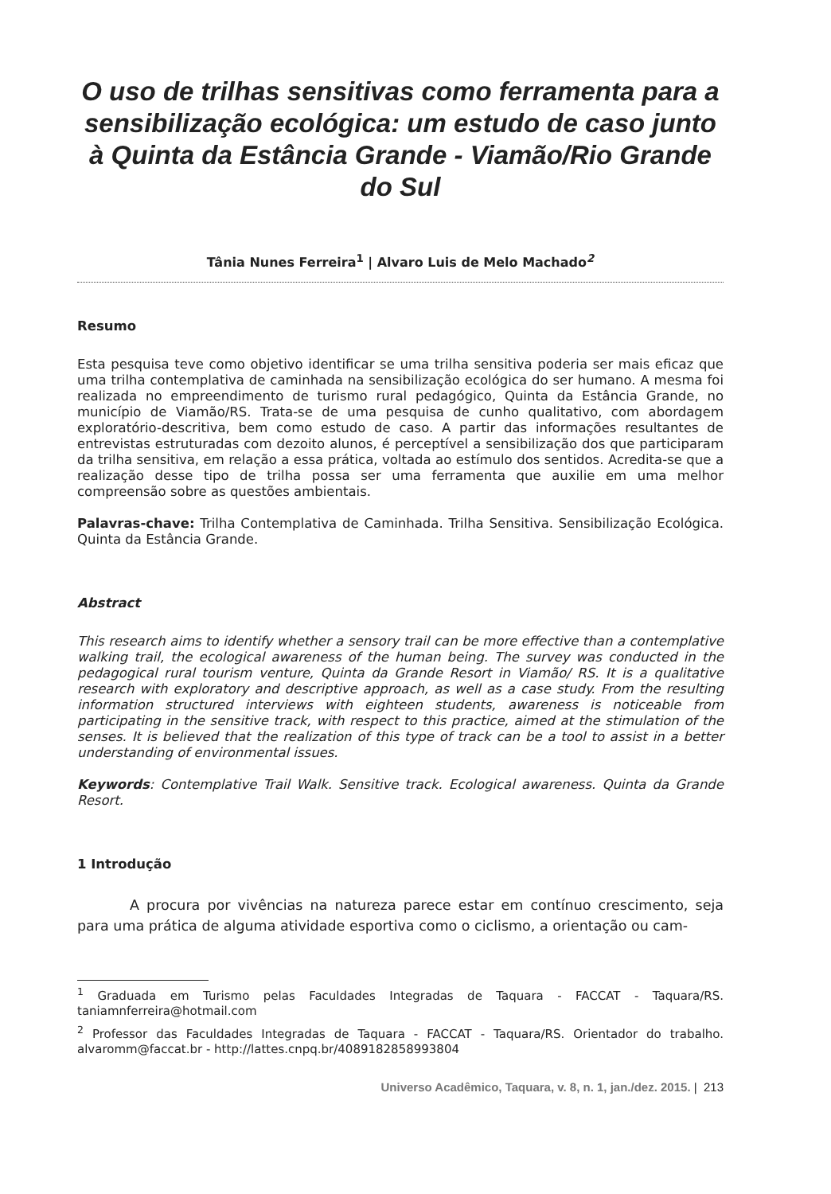O uso de trilhas sensitivas como ferramenta para a sensibilização ecológica: um estudo de caso junto à Quinta da Estância Grande - Viamão/Rio Grande do Sul
Tânia Nunes Ferreira<sup>1</sup> | Alvaro Luis de Melo Machado<sup>2</sup>
Resumo
Esta pesquisa teve como objetivo identificar se uma trilha sensitiva poderia ser mais eficaz que uma trilha contemplativa de caminhada na sensibilização ecológica do ser humano. A mesma foi realizada no empreendimento de turismo rural pedagógico, Quinta da Estância Grande, no município de Viamão/RS. Trata-se de uma pesquisa de cunho qualitativo, com abordagem exploratório-descritiva, bem como estudo de caso. A partir das informações resultantes de entrevistas estruturadas com dezoito alunos, é perceptível a sensibilização dos que participaram da trilha sensitiva, em relação a essa prática, voltada ao estímulo dos sentidos. Acredita-se que a realização desse tipo de trilha possa ser uma ferramenta que auxilie em uma melhor compreensão sobre as questões ambientais.
Palavras-chave: Trilha Contemplativa de Caminhada. Trilha Sensitiva. Sensibilização Ecológica. Quinta da Estância Grande.
Abstract
This research aims to identify whether a sensory trail can be more effective than a contemplative walking trail, the ecological awareness of the human being. The survey was conducted in the pedagogical rural tourism venture, Quinta da Grande Resort in Viamão/ RS. It is a qualitative research with exploratory and descriptive approach, as well as a case study. From the resulting information structured interviews with eighteen students, awareness is noticeable from participating in the sensitive track, with respect to this practice, aimed at the stimulation of the senses. It is believed that the realization of this type of track can be a tool to assist in a better understanding of environmental issues.
Keywords: Contemplative Trail Walk. Sensitive track. Ecological awareness. Quinta da Grande Resort.
1 Introdução
A procura por vivências na natureza parece estar em contínuo crescimento, seja para uma prática de alguma atividade esportiva como o ciclismo, a orientação ou cam-
<sup>1</sup> Graduada em Turismo pelas Faculdades Integradas de Taquara - FACCAT - Taquara/RS. taniamnferreira@hotmail.com
<sup>2</sup> Professor das Faculdades Integradas de Taquara - FACCAT - Taquara/RS. Orientador do trabalho. alvaromm@faccat.br - http://lattes.cnpq.br/4089182858993804
Universo Acadêmico, Taquara, v. 8, n. 1, jan./dez. 2015. | 213